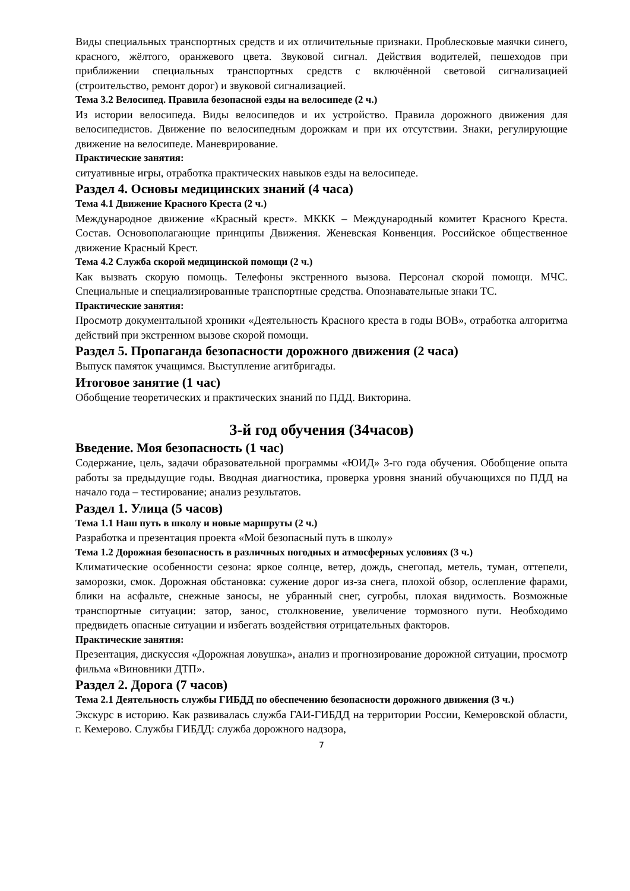Виды специальных транспортных средств и их отличительные признаки. Проблесковые маячки синего, красного, жёлтого, оранжевого цвета. Звуковой сигнал. Действия водителей, пешеходов при приближении специальных транспортных средств с включённой световой сигнализацией (строительство, ремонт дорог) и звуковой сигнализацией.
Тема 3.2 Велосипед. Правила безопасной езды на велосипеде (2 ч.)
Из истории велосипеда. Виды велосипедов и их устройство. Правила дорожного движения для велосипедистов. Движение по велосипедным дорожкам и при их отсутствии. Знаки, регулирующие движение на велосипеде. Маневрирование.
Практические занятия:
ситуативные игры, отработка практических навыков езды на велосипеде.
Раздел 4. Основы медицинских знаний (4 часа)
Тема 4.1 Движение Красного Креста (2 ч.)
Международное движение «Красный крест». МККК – Международный комитет Красного Креста. Состав. Основополагающие принципы Движения. Женевская Конвенция. Российское общественное движение Красный Крест.
Тема 4.2 Служба скорой медицинской помощи (2 ч.)
Как вызвать скорую помощь. Телефоны экстренного вызова. Персонал скорой помощи. МЧС. Специальные и специализированные транспортные средства. Опознавательные знаки ТС.
Практические занятия:
Просмотр документальной хроники «Деятельность Красного креста в годы ВОВ», отработка алгоритма действий при экстренном вызове скорой помощи.
Раздел 5. Пропаганда безопасности дорожного движения (2 часа)
Выпуск памяток учащимся. Выступление агитбригады.
Итоговое занятие (1 час)
Обобщение теоретических и практических знаний по ПДД. Викторина.
3-й год обучения (34часов)
Введение. Моя безопасность (1 час)
Содержание, цель, задачи образовательной программы «ЮИД» 3-го года обучения. Обобщение опыта работы за предыдущие годы. Вводная диагностика, проверка уровня знаний обучающихся по ПДД на начало года – тестирование; анализ результатов.
Раздел 1. Улица (5 часов)
Тема 1.1 Наш путь в школу и новые маршруты (2 ч.)
Разработка и презентация проекта «Мой безопасный путь в школу»
Тема 1.2 Дорожная безопасность в различных погодных и атмосферных условиях (3 ч.)
Климатические особенности сезона: яркое солнце, ветер, дождь, снегопад, метель, туман, оттепели, заморозки, смок. Дорожная обстановка: сужение дорог из-за снега, плохой обзор, ослепление фарами, блики на асфальте, снежные заносы, не убранный снег, сугробы, плохая видимость. Возможные транспортные ситуации: затор, занос, столкновение, увеличение тормозного пути. Необходимо предвидеть опасные ситуации и избегать воздействия отрицательных факторов.
Практические занятия:
Презентация, дискуссия «Дорожная ловушка», анализ и прогнозирование дорожной ситуации, просмотр фильма «Виновники ДТП».
Раздел 2. Дорога (7 часов)
Тема 2.1 Деятельность службы ГИБДД по обеспечению безопасности дорожного движения (3 ч.)
Экскурс в историю. Как развивалась служба ГАИ-ГИБДД на территории России, Кемеровской области, г. Кемерово. Службы ГИБДД: служба дорожного надзора,
7